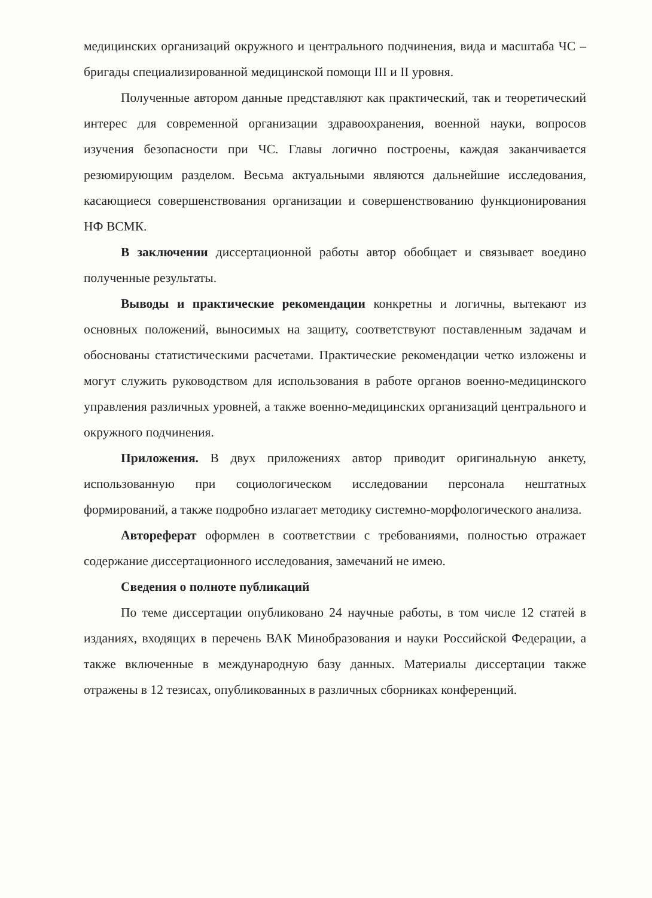медицинских организаций окружного и центрального подчинения, вида и масштаба ЧС – бригады специализированной медицинской помощи III и II уровня.
Полученные автором данные представляют как практический, так и теоретический интерес для современной организации здравоохранения, военной науки, вопросов изучения безопасности при ЧС. Главы логично построены, каждая заканчивается резюмирующим разделом. Весьма актуальными являются дальнейшие исследования, касающиеся совершенствования организации и совершенствованию функционирования НФ ВСМК.
В заключении диссертационной работы автор обобщает и связывает воедино полученные результаты.
Выводы и практические рекомендации конкретны и логичны, вытекают из основных положений, выносимых на защиту, соответствуют поставленным задачам и обоснованы статистическими расчетами. Практические рекомендации четко изложены и могут служить руководством для использования в работе органов военно-медицинского управления различных уровней, а также военно-медицинских организаций центрального и окружного подчинения.
Приложения. В двух приложениях автор приводит оригинальную анкету, использованную при социологическом исследовании персонала нештатных формирований, а также подробно излагает методику системно-морфологического анализа.
Автореферат оформлен в соответствии с требованиями, полностью отражает содержание диссертационного исследования, замечаний не имею.
Сведения о полноте публикаций
По теме диссертации опубликовано 24 научные работы, в том числе 12 статей в изданиях, входящих в перечень ВАК Минобразования и науки Российской Федерации, а также включенные в международную базу данных. Материалы диссертации также отражены в 12 тезисах, опубликованных в различных сборниках конференций.